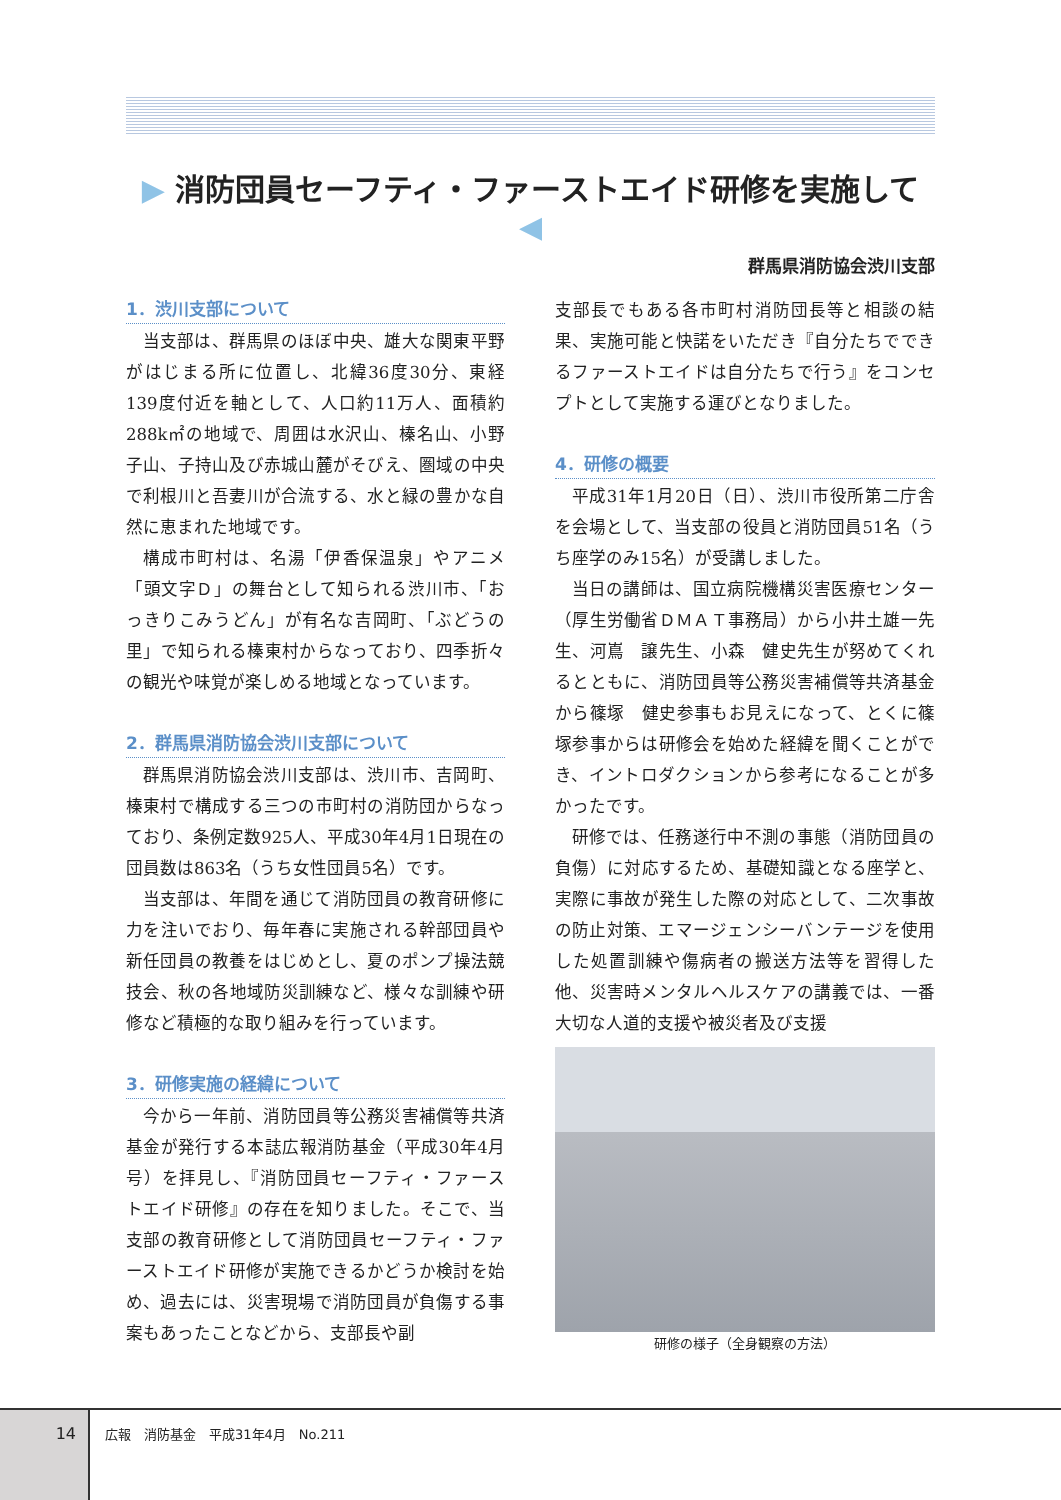▶ 消防団員セーフティ・ファーストエイド研修を実施して ◀
群馬県消防協会渋川支部
1．渋川支部について
当支部は、群馬県のほぼ中央、雄大な関東平野がはじまる所に位置し、北緯36度30分、東経139度付近を軸として、人口約11万人、面積約288k㎡の地域で、周囲は水沢山、榛名山、小野子山、子持山及び赤城山麓がそびえ、圏域の中央で利根川と吾妻川が合流する、水と緑の豊かな自然に恵まれた地域です。
構成市町村は、名湯「伊香保温泉」やアニメ「頭文字Ｄ」の舞台として知られる渋川市、「おっきりこみうどん」が有名な吉岡町、「ぶどうの里」で知られる榛東村からなっており、四季折々の観光や味覚が楽しめる地域となっています。
2．群馬県消防協会渋川支部について
群馬県消防協会渋川支部は、渋川市、吉岡町、榛東村で構成する三つの市町村の消防団からなっており、条例定数925人、平成30年4月1日現在の団員数は863名（うち女性団員5名）です。
当支部は、年間を通じて消防団員の教育研修に力を注いでおり、毎年春に実施される幹部団員や新任団員の教養をはじめとし、夏のポンプ操法競技会、秋の各地域防災訓練など、様々な訓練や研修など積極的な取り組みを行っています。
3．研修実施の経緯について
今から一年前、消防団員等公務災害補償等共済基金が発行する本誌広報消防基金（平成30年4月号）を拝見し、『消防団員セーフティ・ファーストエイド研修』の存在を知りました。そこで、当支部の教育研修として消防団員セーフティ・ファーストエイド研修が実施できるかどうか検討を始め、過去には、災害現場で消防団員が負傷する事案もあったことなどから、支部長や副
支部長でもある各市町村消防団長等と相談の結果、実施可能と快諾をいただき『自分たちでできるファーストエイドは自分たちで行う』をコンセプトとして実施する運びとなりました。
4．研修の概要
平成31年1月20日（日）、渋川市役所第二庁舎を会場として、当支部の役員と消防団員51名（うち座学のみ15名）が受講しました。
当日の講師は、国立病院機構災害医療センター（厚生労働省ＤＭＡＴ事務局）から小井土雄一先生、河嶌　譲先生、小森　健史先生が努めてくれるとともに、消防団員等公務災害補償等共済基金から篠塚　健史参事もお見えになって、とくに篠塚参事からは研修会を始めた経緯を聞くことができ、イントロダクションから参考になることが多かったです。
研修では、任務遂行中不測の事態（消防団員の負傷）に対応するため、基礎知識となる座学と、実際に事故が発生した際の対応として、二次事故の防止対策、エマージェンシーバンテージを使用した処置訓練や傷病者の搬送方法等を習得した他、災害時メンタルヘルスケアの講義では、一番大切な人道的支援や被災者及び支援
研修の様子（全身観察の方法）
14
広報　消防基金　平成31年4月　No.211